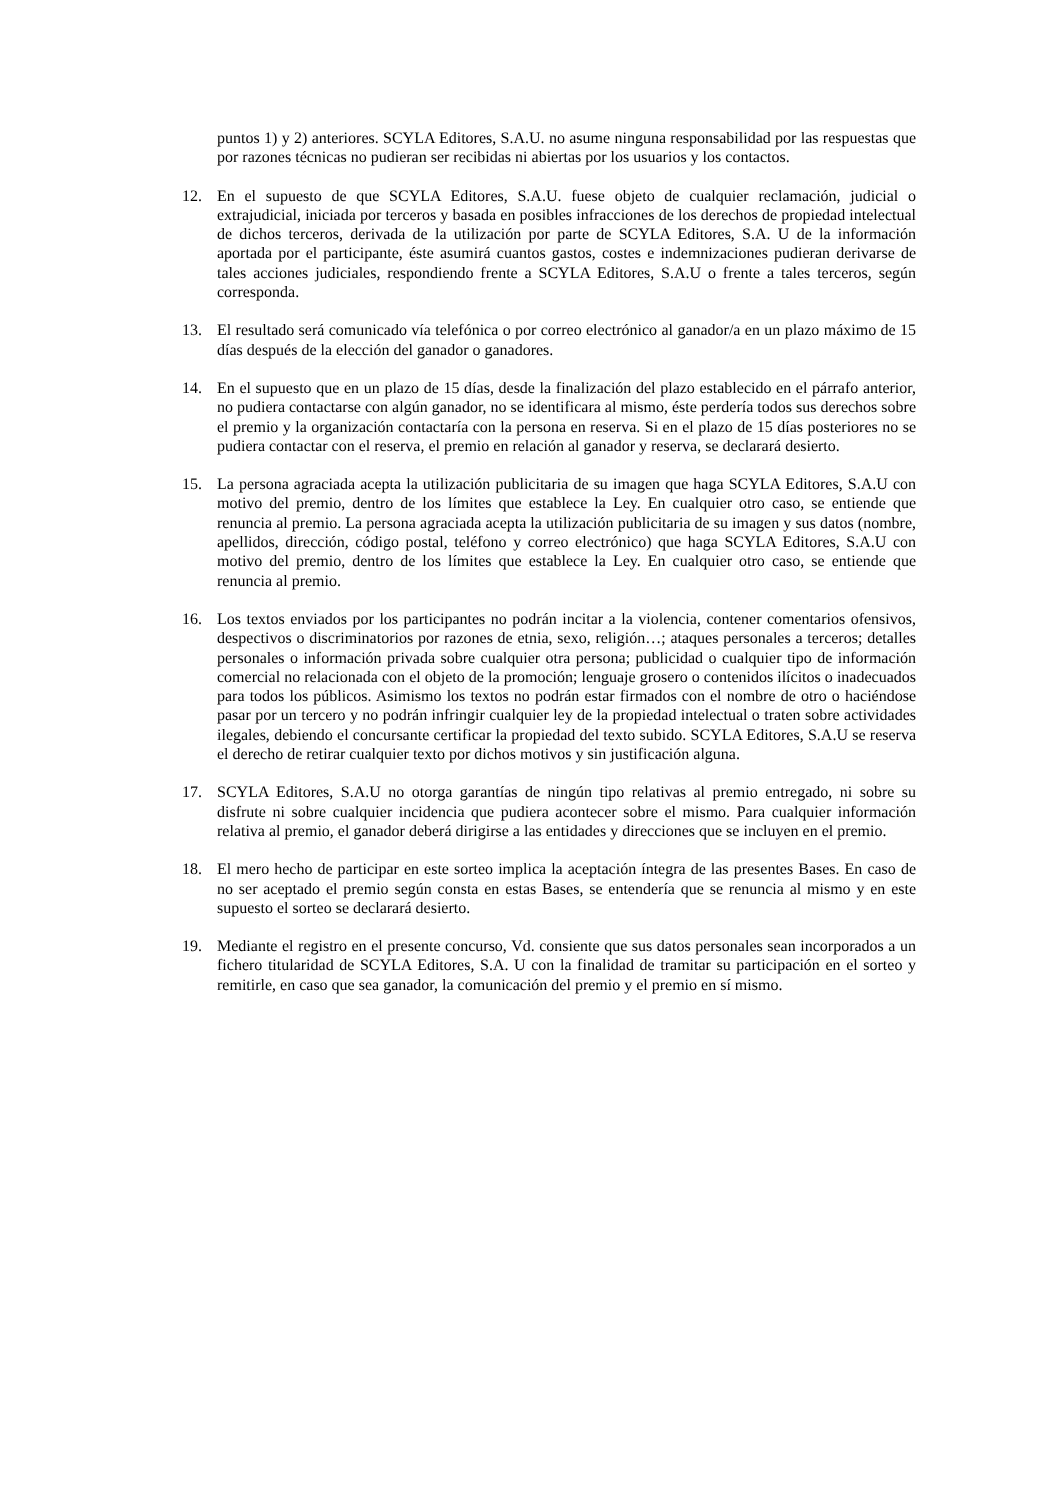puntos 1) y 2) anteriores. SCYLA Editores, S.A.U. no asume ninguna responsabilidad por las respuestas que por razones técnicas no pudieran ser recibidas ni abiertas por los usuarios y los contactos.
12. En el supuesto de que SCYLA Editores, S.A.U. fuese objeto de cualquier reclamación, judicial o extrajudicial, iniciada por terceros y basada en posibles infracciones de los derechos de propiedad intelectual de dichos terceros, derivada de la utilización por parte de SCYLA Editores, S.A. U de la información aportada por el participante, éste asumirá cuantos gastos, costes e indemnizaciones pudieran derivarse de tales acciones judiciales, respondiendo frente a SCYLA Editores, S.A.U o frente a tales terceros, según corresponda.
13. El resultado será comunicado vía telefónica o por correo electrónico al ganador/a en un plazo máximo de 15 días después de la elección del ganador o ganadores.
14. En el supuesto que en un plazo de 15 días, desde la finalización del plazo establecido en el párrafo anterior, no pudiera contactarse con algún ganador, no se identificara al mismo, éste perdería todos sus derechos sobre el premio y la organización contactaría con la persona en reserva. Si en el plazo de 15 días posteriores no se pudiera contactar con el reserva, el premio en relación al ganador y reserva, se declarará desierto.
15. La persona agraciada acepta la utilización publicitaria de su imagen que haga SCYLA Editores, S.A.U con motivo del premio, dentro de los límites que establece la Ley. En cualquier otro caso, se entiende que renuncia al premio. La persona agraciada acepta la utilización publicitaria de su imagen y sus datos (nombre, apellidos, dirección, código postal, teléfono y correo electrónico) que haga SCYLA Editores, S.A.U con motivo del premio, dentro de los límites que establece la Ley. En cualquier otro caso, se entiende que renuncia al premio.
16. Los textos enviados por los participantes no podrán incitar a la violencia, contener comentarios ofensivos, despectivos o discriminatorios por razones de etnia, sexo, religión…; ataques personales a terceros; detalles personales o información privada sobre cualquier otra persona; publicidad o cualquier tipo de información comercial no relacionada con el objeto de la promoción; lenguaje grosero o contenidos ilícitos o inadecuados para todos los públicos. Asimismo los textos no podrán estar firmados con el nombre de otro o haciéndose pasar por un tercero y no podrán infringir cualquier ley de la propiedad intelectual o traten sobre actividades ilegales, debiendo el concursante certificar la propiedad del texto subido. SCYLA Editores, S.A.U se reserva el derecho de retirar cualquier texto por dichos motivos y sin justificación alguna.
17. SCYLA Editores, S.A.U no otorga garantías de ningún tipo relativas al premio entregado, ni sobre su disfrute ni sobre cualquier incidencia que pudiera acontecer sobre el mismo. Para cualquier información relativa al premio, el ganador deberá dirigirse a las entidades y direcciones que se incluyen en el premio.
18. El mero hecho de participar en este sorteo implica la aceptación íntegra de las presentes Bases. En caso de no ser aceptado el premio según consta en estas Bases, se entendería que se renuncia al mismo y en este supuesto el sorteo se declarará desierto.
19. Mediante el registro en el presente concurso, Vd. consiente que sus datos personales sean incorporados a un fichero titularidad de SCYLA Editores, S.A. U con la finalidad de tramitar su participación en el sorteo y remitirle, en caso que sea ganador, la comunicación del premio y el premio en sí mismo.